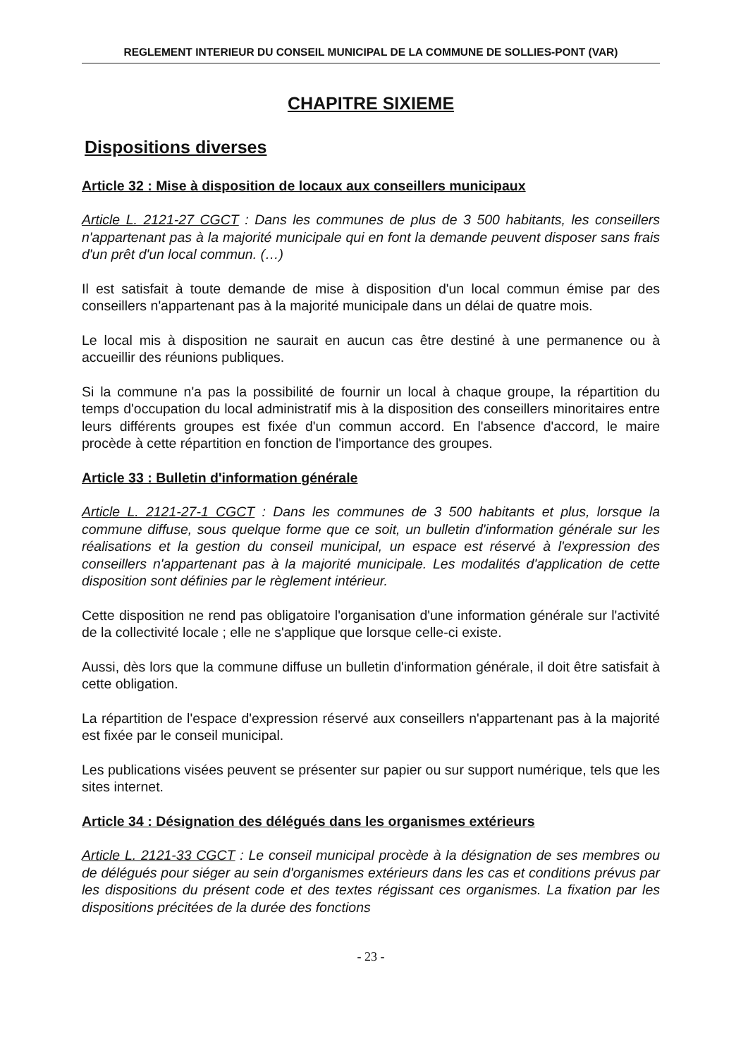REGLEMENT INTERIEUR DU CONSEIL MUNICIPAL DE LA COMMUNE DE SOLLIES-PONT (VAR)
CHAPITRE SIXIEME
Dispositions diverses
Article 32 : Mise à disposition de locaux aux conseillers municipaux
Article L. 2121-27 CGCT : Dans les communes de plus de 3 500 habitants, les conseillers n'appartenant pas à la majorité municipale qui en font la demande peuvent disposer sans frais d'un prêt d'un local commun. (…)
Il est satisfait à toute demande de mise à disposition d'un local commun émise par des conseillers n'appartenant pas à la majorité municipale dans un délai de quatre mois.
Le local mis à disposition ne saurait en aucun cas être destiné à une permanence ou à accueillir des réunions publiques.
Si la commune n'a pas la possibilité de fournir un local à chaque groupe, la répartition du temps d'occupation du local administratif mis à la disposition des conseillers minoritaires entre leurs différents groupes est fixée d'un commun accord. En l'absence d'accord, le maire procède à cette répartition en fonction de l'importance des groupes.
Article 33 : Bulletin d'information générale
Article L. 2121-27-1 CGCT : Dans les communes de 3 500 habitants et plus, lorsque la commune diffuse, sous quelque forme que ce soit, un bulletin d'information générale sur les réalisations et la gestion du conseil municipal, un espace est réservé à l'expression des conseillers n'appartenant pas à la majorité municipale. Les modalités d'application de cette disposition sont définies par le règlement intérieur.
Cette disposition ne rend pas obligatoire l'organisation d'une information générale sur l'activité de la collectivité locale ; elle ne s'applique que lorsque celle-ci existe.
Aussi, dès lors que la commune diffuse un bulletin d'information générale, il doit être satisfait à cette obligation.
La répartition de l'espace d'expression réservé aux conseillers n'appartenant pas à la majorité est fixée par le conseil municipal.
Les publications visées peuvent se présenter sur papier ou sur support numérique, tels que les sites internet.
Article 34 : Désignation des délégués dans les organismes extérieurs
Article L. 2121-33 CGCT : Le conseil municipal procède à la désignation de ses membres ou de délégués pour siéger au sein d'organismes extérieurs dans les cas et conditions prévus par les dispositions du présent code et des textes régissant ces organismes. La fixation par les dispositions précitées de la durée des fonctions
- 23 -